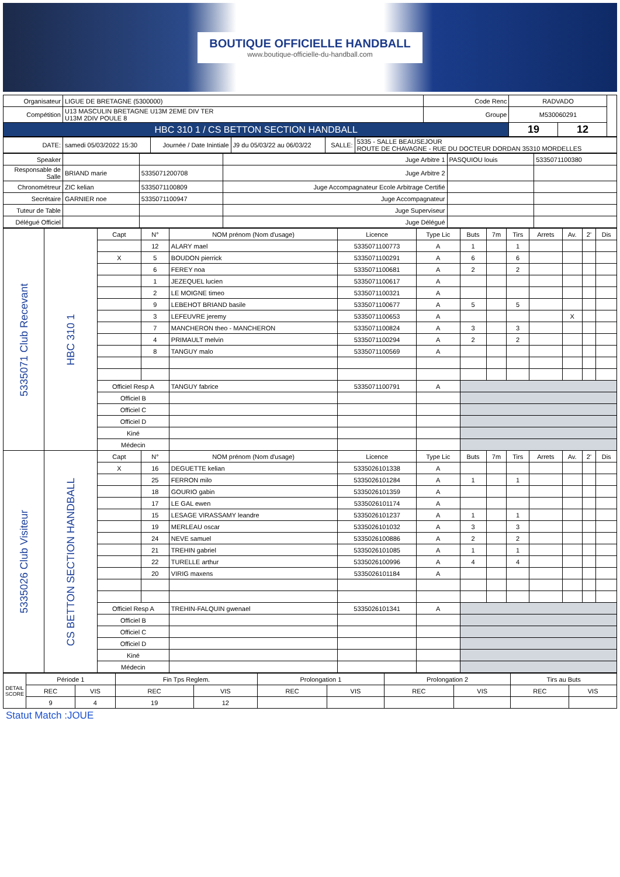BOUTIQUE OFFICIELLE HANDBALL
www.boutique-officielle-du-handball.com
| Organisateur | LIGUE DE BRETAGNE (5300000) | Code Renc | RADVADO | | |
| Compétition | U13 MASCULIN BRETAGNE U13M 2EME DIV TER U13M 2DIV POULE 8 | Groupe | M530060291 | | |
| HBC 310 1 / CS BETTON SECTION HANDBALL | | | 19 | 12 | |
| DATE: | samedi 05/03/2022 15:30 | Journée / Date Inintiale | J9 du 05/03/22 au 06/03/22 | SALLE: | 5335 - SALLE BEAUSEJOUR ROUTE DE CHAVAGNE - RUE DU DOCTEUR DORDAN 35310 MORDELLES |
| Speaker | | | Juge Arbitre 1 | PASQUIOU louis | 5335071100380 |
| Responsable de Salle | BRIAND marie | 5335071200708 | Juge Arbitre 2 | | |
| Chronométreur | ZIC kelian | 5335071100809 | Juge Accompagnateur Ecole Arbitrage Certifié | | |
| Secrétaire | GARNIER noe | 5335071100947 | Juge Accompagnateur | | |
| Tuteur de Table | | | Juge Superviseur | | |
| Délégué Officiel | | | Juge Délégué | | |
| 5335071 Club Recevant | HBC 310 1 | Capt | N° | NOM prénom (Nom d'usage) | Licence | Type Lic | Buts | 7m | Tirs | Arrets | Av. | 2' | Dis |
| | | | 12 | ALARY mael | 5335071100773 | A | 1 | | 1 | | | | |
| | | X | 5 | BOUDON pierrick | 5335071100291 | A | 6 | | 6 | | | | |
| | | | 6 | FEREY noa | 5335071100681 | A | 2 | | 2 | | | | |
| | | | 1 | JEZEQUEL lucien | 5335071100617 | A | | | | | | | |
| | | | 2 | LE MOIGNE timeo | 5335071100321 | A | | | | | | | |
| | | | 9 | LEBEHOT BRIAND basile | 5335071100677 | A | 5 | | 5 | | | | |
| | | | 3 | LEFEUVRE jeremy | 5335071100653 | A | | | | | X | | |
| | | | 7 | MANCHERON theo - MANCHERON | 5335071100824 | A | 3 | | 3 | | | | |
| | | | 4 | PRIMAULT melvin | 5335071100294 | A | 2 | | 2 | | | | |
| | | | 8 | TANGUY malo | 5335071100569 | A | | | | | | | |
| | | Officiel Resp A | | TANGUY fabrice | 5335071100791 | A | | | | | | | |
| | | Officiel B | | | | | | | | | | | |
| | | Officiel C | | | | | | | | | | | |
| | | Officiel D | | | | | | | | | | | |
| | | Kiné | | | | | | | | | | | |
| | | Médecin | | | | | | | | | | | |
| 5335026 Club Visiteur | CS BETTON SECTION HANDBALL | Capt | N° | NOM prénom (Nom d'usage) | Licence | Type Lic | Buts | 7m | Tirs | Arrets | Av. | 2' | Dis |
| | | X | 16 | DEGUETTE kelian | 5335026101338 | A | | | | | | | |
| | | | 25 | FERRON milo | 5335026101284 | A | 1 | | 1 | | | | |
| | | | 18 | GOURIO gabin | 5335026101359 | A | | | | | | | |
| | | | 17 | LE GAL ewen | 5335026101174 | A | | | | | | | |
| | | | 15 | LESAGE VIRASSAMY leandre | 5335026101237 | A | 1 | | 1 | | | | |
| | | | 19 | MERLEAU oscar | 5335026101032 | A | 3 | | 3 | | | | |
| | | | 24 | NEVE samuel | 5335026100886 | A | 2 | | 2 | | | | |
| | | | 21 | TREHIN gabriel | 5335026101085 | A | 1 | | 1 | | | | |
| | | | 22 | TURELLE arthur | 5335026100996 | A | 4 | | 4 | | | | |
| | | | 20 | VIRIG maxens | 5335026101184 | A | | | | | | | |
| | | Officiel Resp A | | TREHIN-FALQUIN gwenael | 5335026101341 | A | | | | | | | |
| | | Officiel B | | | | | | | | | | | |
| | | Officiel C | | | | | | | | | | | |
| | | Officiel D | | | | | | | | | | | |
| | | Kiné | | | | | | | | | | | |
| | | Médecin | | | | | | | | | | | |
| DETAIL SCORE | Période 1 | | Fin Tps Reglem. | | Prolongation 1 | | Prolongation 2 | | Tirs au Buts | |
| | REC | VIS | REC | VIS | REC | VIS | REC | VIS | REC | VIS |
| | 9 | 4 | 19 | 12 | | | | | | |
Statut Match :JOUE